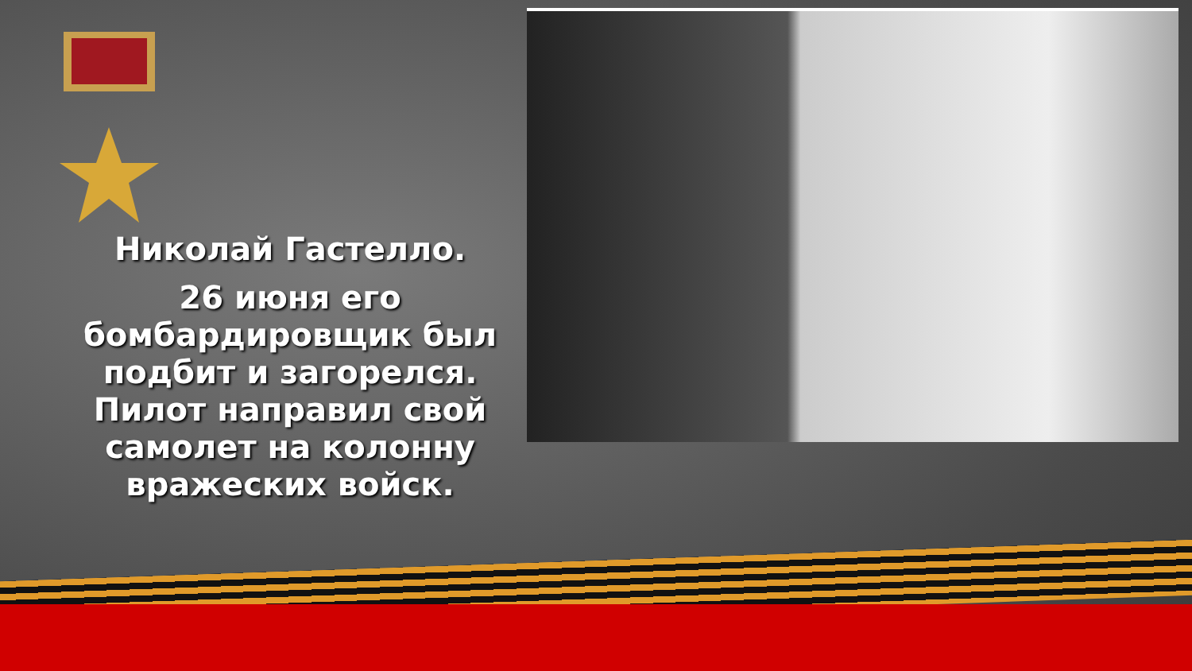Николай Гастелло.
26 июня его бомбардировщик был подбит и загорелся. Пилот направил свой самолет на колонну вражеских войск.